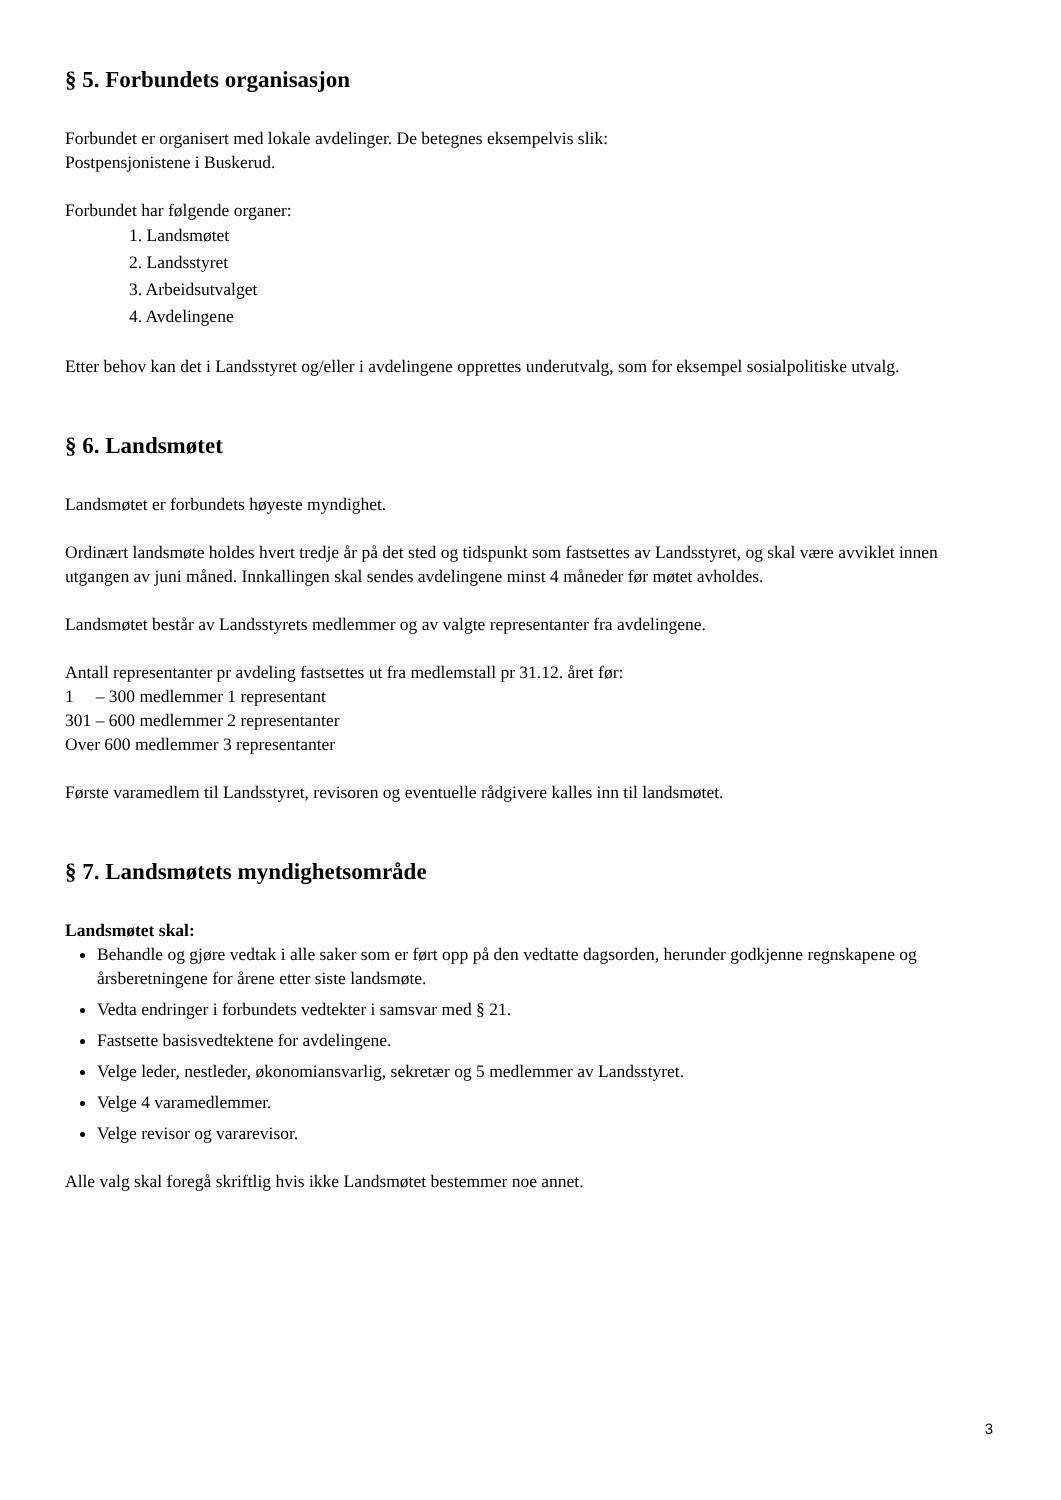§ 5. Forbundets organisasjon
Forbundet er organisert med lokale avdelinger. De betegnes eksempelvis slik:
Postpensjonistene i Buskerud.
Forbundet har følgende organer:
1. Landsmøtet
2. Landsstyret
3. Arbeidsutvalget
4. Avdelingene
Etter behov kan det i Landsstyret og/eller i avdelingene opprettes underutvalg, som for eksempel sosialpolitiske utvalg.
§ 6. Landsmøtet
Landsmøtet er forbundets høyeste myndighet.
Ordinært landsmøte holdes hvert tredje år på det sted og tidspunkt som fastsettes av Landsstyret, og skal være avviklet innen utgangen av juni måned. Innkallingen skal sendes avdelingene minst 4 måneder før møtet avholdes.
Landsmøtet består av Landsstyrets medlemmer og av valgte representanter fra avdelingene.
Antall representanter pr avdeling fastsettes ut fra medlemstall pr 31.12. året før:
1 – 300 medlemmer 1 representant
301 – 600 medlemmer 2 representanter
Over 600 medlemmer 3 representanter
Første varamedlem til Landsstyret, revisoren og eventuelle rådgivere kalles inn til landsmøtet.
§ 7. Landsmøtets myndighetsområde
Landsmøtet skal:
Behandle og gjøre vedtak i alle saker som er ført opp på den vedtatte dagsorden, herunder godkjenne regnskapene og årsberetningene for årene etter siste landsmøte.
Vedta endringer i forbundets vedtekter i samsvar med § 21.
Fastsette basisvedtektene for avdelingene.
Velge leder, nestleder, økonomiansvarlig, sekretær og 5 medlemmer av Landsstyret.
Velge 4 varamedlemmer.
Velge revisor og vararevisor.
Alle valg skal foregå skriftlig hvis ikke Landsmøtet bestemmer noe annet.
3